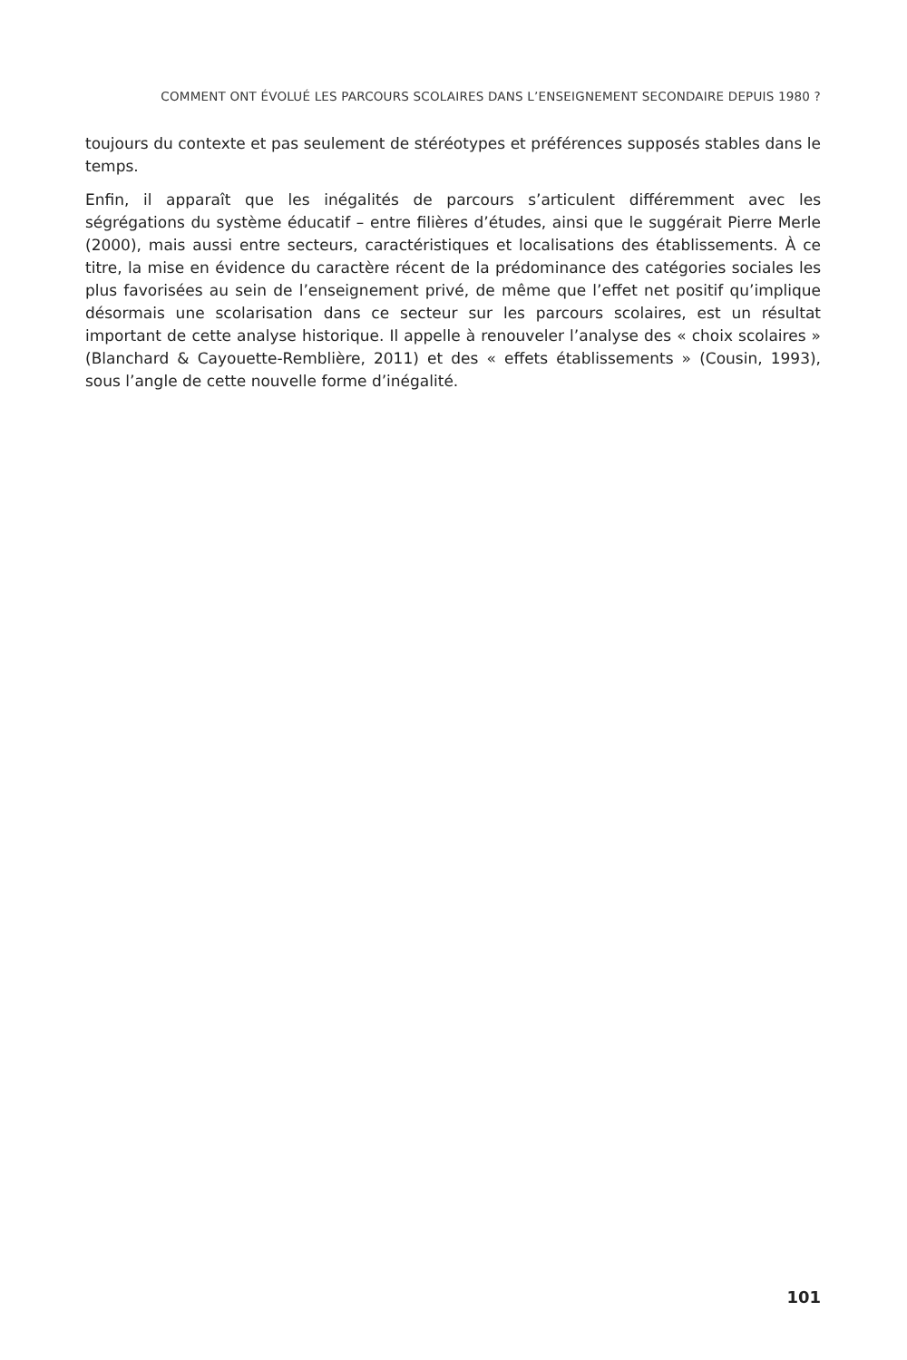COMMENT ONT ÉVOLUÉ LES PARCOURS SCOLAIRES DANS L’ENSEIGNEMENT SECONDAIRE DEPUIS 1980 ?
toujours du contexte et pas seulement de stéréotypes et préférences supposés stables dans le temps.
Enfin, il apparaît que les inégalités de parcours s’articulent différemment avec les ségrégations du système éducatif – entre filières d’études, ainsi que le suggérait Pierre Merle (2000), mais aussi entre secteurs, caractéristiques et localisations des établissements. À ce titre, la mise en évidence du caractère récent de la prédominance des catégories sociales les plus favorisées au sein de l’enseignement privé, de même que l’effet net positif qu’implique désormais une scolarisation dans ce secteur sur les parcours scolaires, est un résultat important de cette analyse historique. Il appelle à renouveler l’analyse des « choix scolaires » (Blanchard & Cayouette-Remblière, 2011) et des « effets établissements » (Cousin, 1993), sous l’angle de cette nouvelle forme d’inégalité.
101